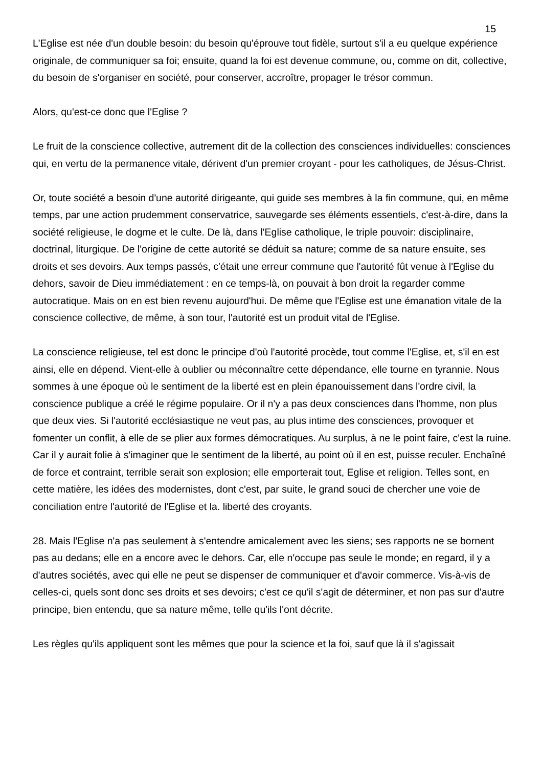15
L'Eglise est née d'un double besoin: du besoin qu'éprouve tout fidèle, surtout s'il a eu quelque expérience originale, de communiquer sa foi; ensuite, quand la foi est devenue commune, ou, comme on dit, collective, du besoin de s'organiser en société, pour conserver, accroître, propager le trésor commun.
Alors, qu'est-ce donc que l'Eglise ?
Le fruit de la conscience collective, autrement dit de la collection des consciences individuelles: consciences qui, en vertu de la permanence vitale, dérivent d'un premier croyant - pour les catholiques, de Jésus-Christ.
Or, toute société a besoin d'une autorité dirigeante, qui guide ses membres à la fin commune, qui, en même temps, par une action prudemment conservatrice, sauvegarde ses éléments essentiels, c'est-à-dire, dans la société religieuse, le dogme et le culte. De là, dans l'Eglise catholique, le triple pouvoir: disciplinaire, doctrinal, liturgique. De l'origine de cette autorité se déduit sa nature; comme de sa nature ensuite, ses droits et ses devoirs. Aux temps passés, c'était une erreur commune que l'autorité fût venue à l'Eglise du dehors, savoir de Dieu immédiatement : en ce temps-là, on pouvait à bon droit la regarder comme autocratique. Mais on en est bien revenu aujourd'hui. De même que l'Eglise est une émanation vitale de la conscience collective, de même, à son tour, l'autorité est un produit vital de l'Eglise.
La conscience religieuse, tel est donc le principe d'où l'autorité procède, tout comme l'Eglise, et, s'il en est ainsi, elle en dépend. Vient-elle à oublier ou méconnaître cette dépendance, elle tourne en tyrannie. Nous sommes à une époque où le sentiment de la liberté est en plein épanouissement dans l'ordre civil, la conscience publique a créé le régime populaire. Or il n'y a pas deux consciences dans l'homme, non plus que deux vies. Si l'autorité ecclésiastique ne veut pas, au plus intime des consciences, provoquer et fomenter un conflit, à elle de se plier aux formes démocratiques. Au surplus, à ne le point faire, c'est la ruine. Car il y aurait folie à s'imaginer que le sentiment de la liberté, au point où il en est, puisse reculer. Enchaîné de force et contraint, terrible serait son explosion; elle emporterait tout, Eglise et religion. Telles sont, en cette matière, les idées des modernistes, dont c'est, par suite, le grand souci de chercher une voie de conciliation entre l'autorité de l'Eglise et la. liberté des croyants.
28. Mais l'Eglise n'a pas seulement à s'entendre amicalement avec les siens; ses rapports ne se bornent pas au dedans; elle en a encore avec le dehors. Car, elle n'occupe pas seule le monde; en regard, il y a d'autres sociétés, avec qui elle ne peut se dispenser de communiquer et d'avoir commerce. Vis-à-vis de celles-ci, quels sont donc ses droits et ses devoirs; c'est ce qu'il s'agit de déterminer, et non pas sur d'autre principe, bien entendu, que sa nature même, telle qu'ils l'ont décrite.
Les règles qu'ils appliquent sont les mêmes que pour la science et la foi, sauf que là il s'agissait